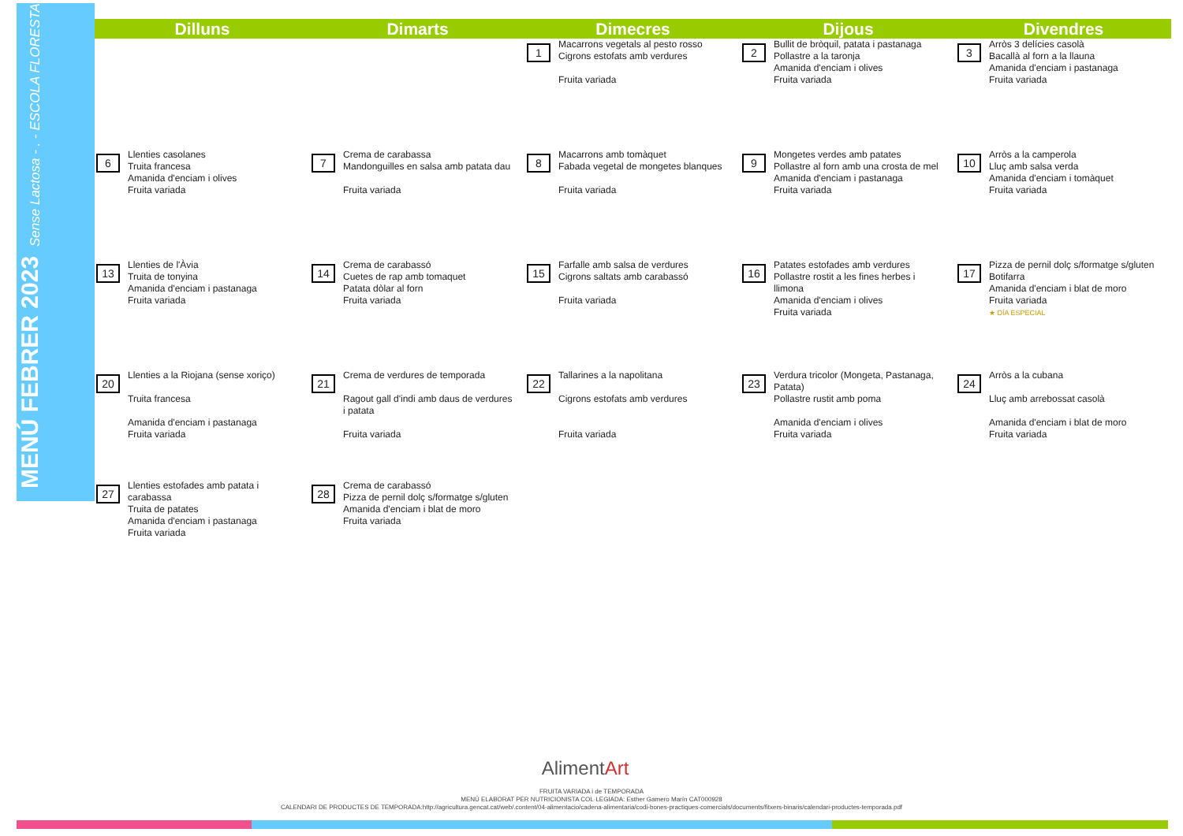MENÚ FEBRER 2023 Sense Lactosa - . - ESCOLA FLORESTA
| Dilluns | Dimarts | Dimecres | Dijous | Divendres |
| --- | --- | --- | --- | --- |
| | | 1 Macarrons vegetals al pesto rosso Cigrons estofats amb verdures Fruita variada | 2 Bullit de bròquil, patata i pastanaga Pollastre a la taronja Amanida d'enciam i olives Fruita variada | 3 Arròs 3 delícies casolà Bacallà al forn a la llauna Amanida d'enciam i pastanaga Fruita variada |
| 6 Llenties casolanes Truita francesa Amanida d'enciam i olives Fruita variada | 7 Crema de carabassa Mandonguilles en salsa amb patata dau Fruita variada | 8 Macarrons amb tomàquet Fabada vegetal de mongetes blanques Fruita variada | 9 Mongetes verdes amb patates Pollastre al forn amb una crosta de mel Amanida d'enciam i pastanaga Fruita variada | 10 Arròs a la camperola Lluç amb salsa verda Amanida d'enciam i tomàquet Fruita variada |
| 13 Llenties de l'Àvia Truita de tonyina Amanida d'enciam i pastanaga Fruita variada | 14 Crema de carabassó Cuetes de rap amb tomaquet Patata dòlar al forn Fruita variada | 15 Farfalle amb salsa de verdures Cigrons saltats amb carabassó Fruita variada | 16 Patates estofades amb verdures Pollastre rostit a les fines herbes i llimona Amanida d'enciam i olives Fruita variada | 17 Pizza de pernil dolç s/formatge s/gluten Botifarra Amanida d'enciam i blat de moro Fruita variada ★ DÍA ESPECIAL |
| 20 Llenties a la Riojana (sense xoriço) Truita francesa Amanida d'enciam i pastanaga Fruita variada | 21 Crema de verdures de temporada Ragout gall d'indi amb daus de verdures i patata Fruita variada | 22 Tallarines a la napolitana Cigrons estofats amb verdures Fruita variada | 23 Verdura tricolor (Mongeta, Pastanaga, Patata) Pollastre rustit amb poma Amanida d'enciam i olives Fruita variada | 24 Arròs a la cubana Lluç amb arrebossat casolà Amanida d'enciam i blat de moro Fruita variada |
| 27 Llenties estofades amb patata i carabassa Truita de patates Amanida d'enciam i pastanaga Fruita variada | 28 Crema de carabassó Pizza de pernil dolç s/formatge s/gluten Amanida d'enciam i blat de moro Fruita variada | | | |
AlimentArt
FRUITA VARIADA i de TEMPORADA
MENÚ ELABORAT PER NUTRICIONISTA COL·LEGIADA: Esther Gamero Marín CAT000928
CALENDARI DE PRODUCTES DE TEMPORADA:http://agricultura.gencat.cat/web/.content/04-alimentacio/cadena-alimentaria/codi-bones-practiques-comercials/documents/fitxers-binaris/calendari-productes-temporada.pdf